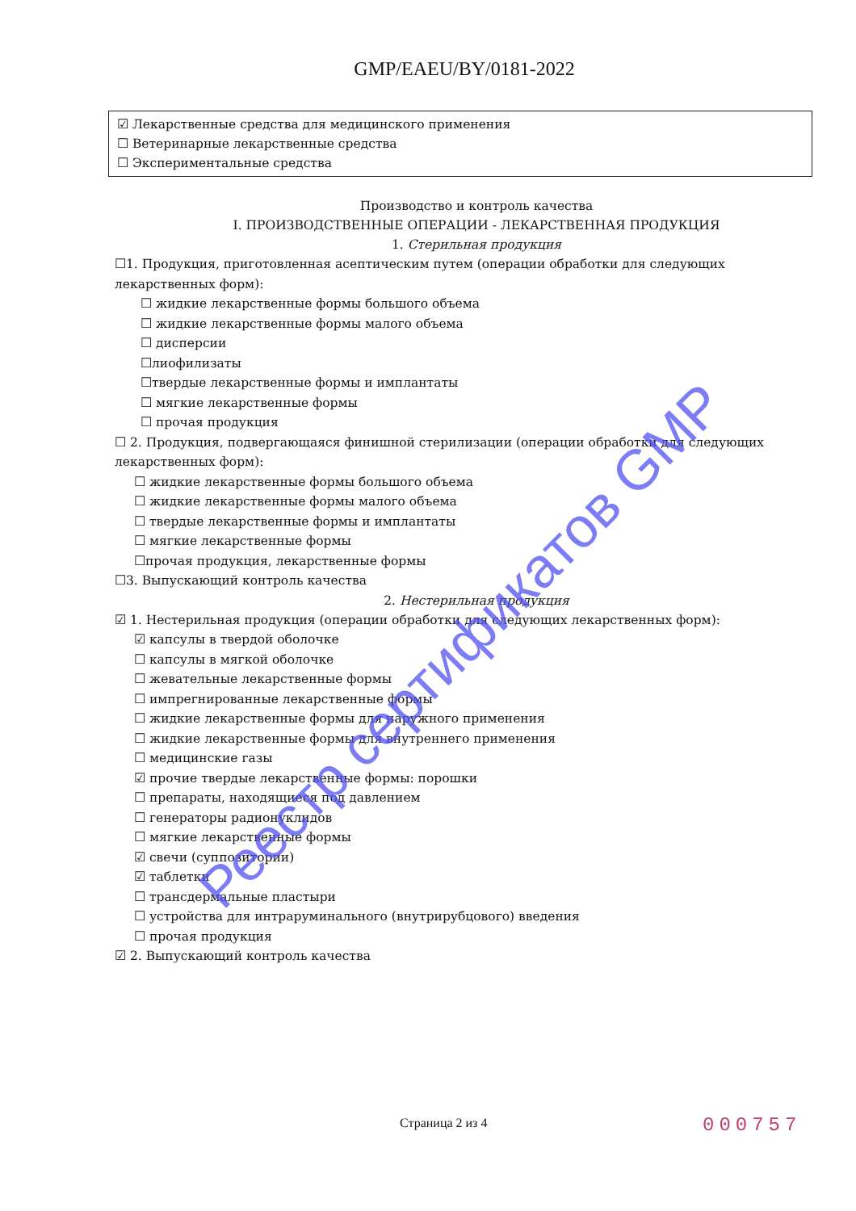GMP/EAEU/BY/0181-2022
☑ Лекарственные средства для медицинского применения
☐ Ветеринарные лекарственные средства
☐ Экспериментальные средства
Производство и контроль качества
I. ПРОИЗВОДСТВЕННЫЕ ОПЕРАЦИИ - ЛЕКАРСТВЕННАЯ ПРОДУКЦИЯ
1. Стерильная продукция
☐1. Продукция, приготовленная асептическим путем (операции обработки для следующих лекарственных форм):
☐ жидкие лекарственные формы большого объема
☐ жидкие лекарственные формы малого объема
☐ дисперсии
☐лиофилизаты
☐твердые лекарственные формы и имплантаты
☐ мягкие лекарственные формы
☐ прочая продукция
☐ 2. Продукция, подвергающаяся финишной стерилизации (операции обработки для следующих лекарственных форм):
☐ жидкие лекарственные формы большого объема
☐ жидкие лекарственные формы малого объема
☐ твердые лекарственные формы и имплантаты
☐ мягкие лекарственные формы
☐прочая продукция, лекарственные формы
☐3. Выпускающий контроль качества
2. Нестерильная продукция
☑ 1. Нестерильная продукция (операции обработки для следующих лекарственных форм):
☑ капсулы в твердой оболочке
☐ капсулы в мягкой оболочке
☐ жевательные лекарственные формы
☐ импрегнированные лекарственные формы
☐ жидкие лекарственные формы для наружного применения
☐ жидкие лекарственные формы для внутреннего применения
☐ медицинские газы
☑ прочие твердые лекарственные формы: порошки
☐ препараты, находящиеся под давлением
☐ генераторы радионуклидов
☐ мягкие лекарственные формы
☑ свечи (суппозитории)
☑ таблетки
☐ трансдермальные пластыри
☐ устройства для интраруминального (внутрирубцового) введения
☐ прочая продукция
☑ 2. Выпускающий контроль качества
Страница 2 из 4 000757
Реестр сертификатов GMP